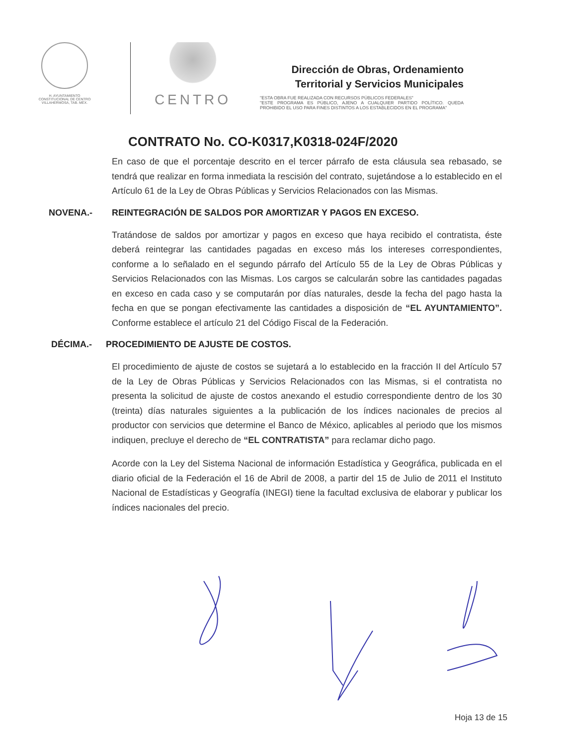H. AYUNTAMIENTO
CONSTITUCIONAL DE CENTRO
VILLAHERMOSA, TAB. MÉX.
CENTRO
Dirección de Obras, Ordenamiento
Territorial y Servicios Municipales
"ESTA OBRA FUE REALIZADA CON RECURSOS PÚBLICOS FEDERALES"
"ESTE PROGRAMA ES PÚBLICO, AJENO A CUALQUIER PARTIDO POLÍTICO. QUEDA PROHIBIDO EL USO PARA FINES DISTINTOS A LOS ESTABLECIDOS EN EL PROGRAMA"
CONTRATO No. CO-K0317,K0318-024F/2020
En caso de que el porcentaje descrito en el tercer párrafo de esta cláusula sea rebasado, se tendrá que realizar en forma inmediata la rescisión del contrato, sujetándose a lo establecido en el Artículo 61 de la Ley de Obras Públicas y Servicios Relacionados con las Mismas.
NOVENA.- REINTEGRACIÓN DE SALDOS POR AMORTIZAR Y PAGOS EN EXCESO.
Tratándose de saldos por amortizar y pagos en exceso que haya recibido el contratista, éste deberá reintegrar las cantidades pagadas en exceso más los intereses correspondientes, conforme a lo señalado en el segundo párrafo del Artículo 55 de la Ley de Obras Públicas y Servicios Relacionados con las Mismas. Los cargos se calcularán sobre las cantidades pagadas en exceso en cada caso y se computarán por días naturales, desde la fecha del pago hasta la fecha en que se pongan efectivamente las cantidades a disposición de “EL AYUNTAMIENTO”. Conforme establece el artículo 21 del Código Fiscal de la Federación.
DÉCIMA.- PROCEDIMIENTO DE AJUSTE DE COSTOS.
El procedimiento de ajuste de costos se sujetará a lo establecido en la fracción II del Artículo 57 de la Ley de Obras Públicas y Servicios Relacionados con las Mismas, si el contratista no presenta la solicitud de ajuste de costos anexando el estudio correspondiente dentro de los 30 (treinta) días naturales siguientes a la publicación de los índices nacionales de precios al productor con servicios que determine el Banco de México, aplicables al periodo que los mismos indiquen, precluye el derecho de “EL CONTRATISTA” para reclamar dicho pago.
Acorde con la Ley del Sistema Nacional de información Estadística y Geográfica, publicada en el diario oficial de la Federación el 16 de Abril de 2008, a partir del 15 de Julio de 2011 el Instituto Nacional de Estadísticas y Geografía (INEGI) tiene la facultad exclusiva de elaborar y publicar los índices nacionales del precio.
Hoja 13 de 15